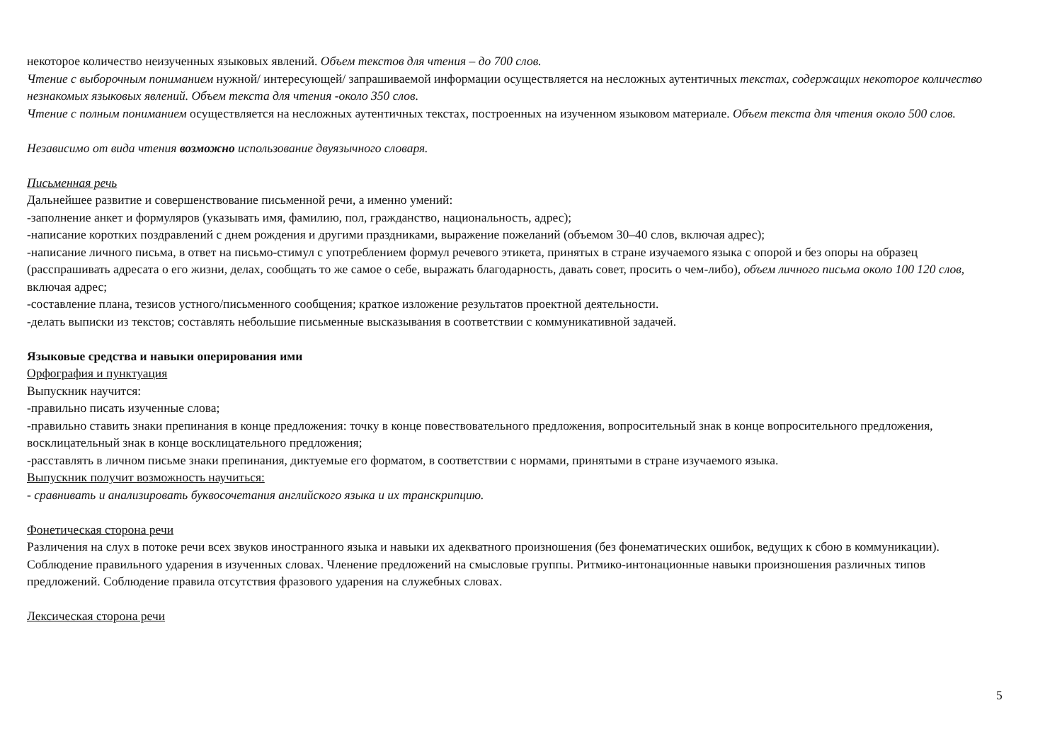некоторое количество неизученных языковых явлений. Объем текстов для чтения – до 700 слов.
Чтение с выборочным пониманием нужной/ интересующей/ запрашиваемой информации осуществляется на несложных аутентичных текстах, содержащих некоторое количество незнакомых языковых явлений. Объем текста для чтения -около 350 слов.
Чтение с полным пониманием осуществляется на несложных аутентичных текстах, построенных на изученном языковом материале. Объем текста для чтения около 500 слов.
Независимо от вида чтения возможно использование двуязычного словаря.
Письменная речь
Дальнейшее развитие и совершенствование письменной речи, а именно умений:
-заполнение анкет и формуляров (указывать имя, фамилию, пол, гражданство, национальность, адрес);
-написание коротких поздравлений с днем рождения и другими праздниками, выражение пожеланий (объемом 30–40 слов, включая адрес);
-написание личного письма, в ответ на письмо-стимул с употреблением формул речевого этикета, принятых в стране изучаемого языка с опорой и без опоры на образец (расспрашивать адресата о его жизни, делах, сообщать то же самое о себе, выражать благодарность, давать совет, просить о чем-либо), объем личного письма около 100 120 слов, включая адрес;
-составление плана, тезисов устного/письменного сообщения; краткое изложение результатов проектной деятельности.
-делать выписки из текстов; составлять небольшие письменные высказывания в соответствии с коммуникативной задачей.
Языковые средства и навыки оперирования ими
Орфография и пунктуация
Выпускник научится:
-правильно писать изученные слова;
-правильно ставить знаки препинания в конце предложения: точку в конце повествовательного предложения, вопросительный знак в конце вопросительного предложения, восклицательный знак в конце восклицательного предложения;
-расставлять в личном письме знаки препинания, диктуемые его форматом, в соответствии с нормами, принятыми в стране изучаемого языка.
Выпускник получит возможность научиться:
- сравнивать и анализировать буквосочетания английского языка и их транскрипцию.
Фонетическая сторона речи
Различения на слух в потоке речи всех звуков иностранного языка и навыки их адекватного произношения (без фонематических ошибок, ведущих к сбою в коммуникации). Соблюдение правильного ударения в изученных словах. Членение предложений на смысловые группы. Ритмико-интонационные навыки произношения различных типов предложений. Соблюдение правила отсутствия фразового ударения на служебных словах.
Лексическая сторона речи
5